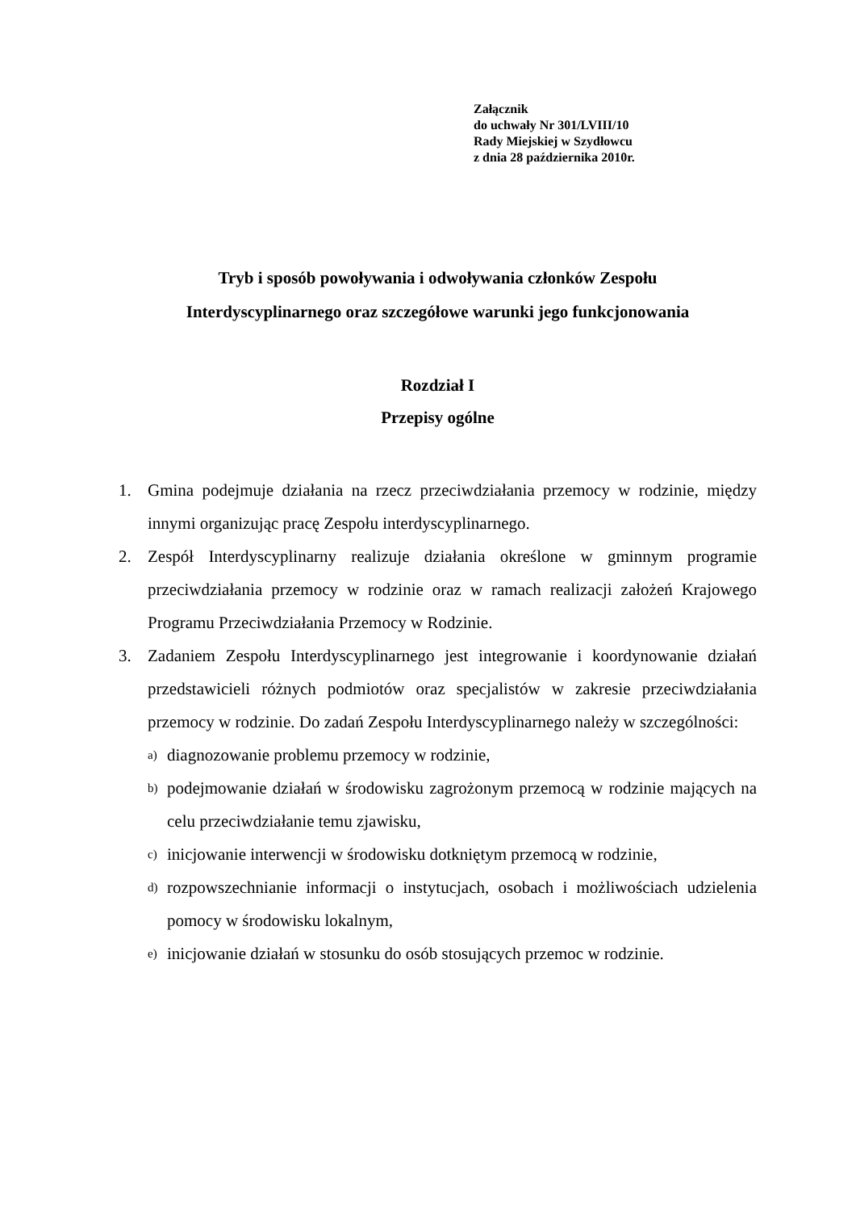Załącznik
do uchwały Nr 301/LVIII/10
Rady Miejskiej w Szydłowcu
z dnia 28 października 2010r.
Tryb i sposób powoływania i odwoływania członków Zespołu
Interdyscyplinarnego oraz szczegółowe warunki jego funkcjonowania
Rozdział I
Przepisy ogólne
1. Gmina podejmuje działania na rzecz przeciwdziałania przemocy w rodzinie, między innymi organizując pracę Zespołu interdyscyplinarnego.
2. Zespół Interdyscyplinarny realizuje działania określone w gminnym programie przeciwdziałania przemocy w rodzinie oraz w ramach realizacji założeń Krajowego Programu Przeciwdziałania Przemocy w Rodzinie.
3. Zadaniem Zespołu Interdyscyplinarnego jest integrowanie i koordynowanie działań przedstawicieli różnych podmiotów oraz specjalistów w zakresie przeciwdziałania przemocy w rodzinie. Do zadań Zespołu Interdyscyplinarnego należy w szczególności:
a) diagnozowanie problemu przemocy w rodzinie,
b) podejmowanie działań w środowisku zagrożonym przemocą w rodzinie mających na celu przeciwdziałanie temu zjawisku,
c) inicjowanie interwencji w środowisku dotkniętym przemocą w rodzinie,
d) rozpowszechnianie informacji o instytucjach, osobach i możliwościach udzielenia pomocy w środowisku lokalnym,
e) inicjowanie działań w stosunku do osób stosujących przemoc w rodzinie.